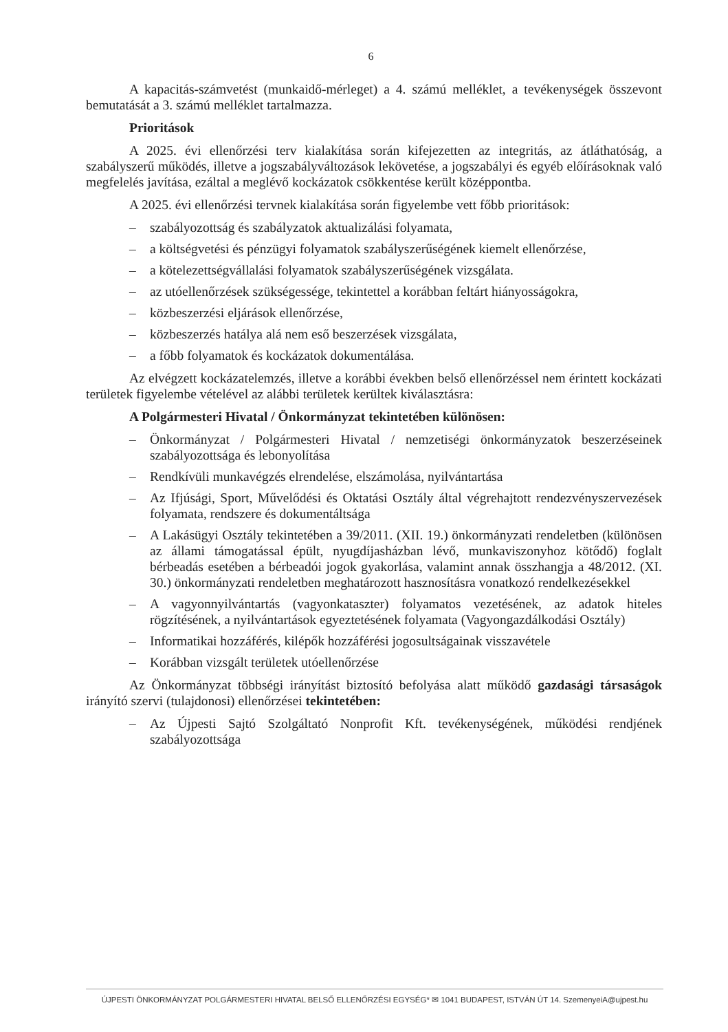6
A kapacitás-számvetést (munkaidő-mérleget) a 4. számú melléklet, a tevékenységek összevont bemutatását a 3. számú melléklet tartalmazza.
Prioritások
A 2025. évi ellenőrzési terv kialakítása során kifejezetten az integritás, az átláthatóság, a szabályszerű működés, illetve a jogszabályváltozások lekövetése, a jogszabályi és egyéb előírásoknak való megfelelés javítása, ezáltal a meglévő kockázatok csökkentése került középpontba.
A 2025. évi ellenőrzési tervnek kialakítása során figyelembe vett főbb prioritások:
– szabályozottság és szabályzatok aktualizálási folyamata,
– a költségvetési és pénzügyi folyamatok szabályszerűségének kiemelt ellenőrzése,
– a kötelezettségvállalási folyamatok szabályszerűségének vizsgálata.
– az utóellenőrzések szükségessége, tekintettel a korábban feltárt hiányosságokra,
– közbeszerzési eljárások ellenőrzése,
– közbeszerzés hatálya alá nem eső beszerzések vizsgálata,
– a főbb folyamatok és kockázatok dokumentálása.
Az elvégzett kockázatelemzés, illetve a korábbi években belső ellenőrzéssel nem érintett kockázati területek figyelembe vételével az alábbi területek kerültek kiválasztásra:
A Polgármesteri Hivatal / Önkormányzat tekintetében különösen:
– Önkormányzat / Polgármesteri Hivatal / nemzetiségi önkormányzatok beszerzéseinek szabályozottsága és lebonyolítása
– Rendkívüli munkavégzés elrendelése, elszámolása, nyilvántartása
– Az Ifjúsági, Sport, Művelődési és Oktatási Osztály által végrehajtott rendezvényszervezések folyamata, rendszere és dokumentáltsága
– A Lakásügyi Osztály tekintetében a 39/2011. (XII. 19.) önkormányzati rendeletben (különösen az állami támogatással épült, nyugdíjasházban lévő, munkaviszonyhoz kötődő) foglalt bérbeadás esetében a bérbeadói jogok gyakorlása, valamint annak összhangja a 48/2012. (XI. 30.) önkormányzati rendeletben meghatározott hasznosításra vonatkozó rendelkezésekkel
– A vagyonnyilvántartás (vagyonkataszter) folyamatos vezetésének, az adatok hiteles rögzítésének, a nyilvántartások egyeztetésének folyamata (Vagyongazdálkodási Osztály)
– Informatikai hozzáférés, kilépők hozzáférési jogosultságainak visszavétele
– Korábban vizsgált területek utóellenőrzése
Az Önkormányzat többségi irányítást biztosító befolyása alatt működő gazdasági társaságok irányító szervi (tulajdonosi) ellenőrzései tekintetében:
– Az Újpesti Sajtó Szolgáltató Nonprofit Kft. tevékenységének, működési rendjének szabályozottsága
ÚJPESTI ÖNKORMÁNYZAT POLGÁRMESTERI HIVATAL BELSŐ ELLENŐRZÉSI EGYSÉG* ✉ 1041 BUDAPEST, ISTVÁN ÚT 14. SzemenyeiA@ujpest.hu